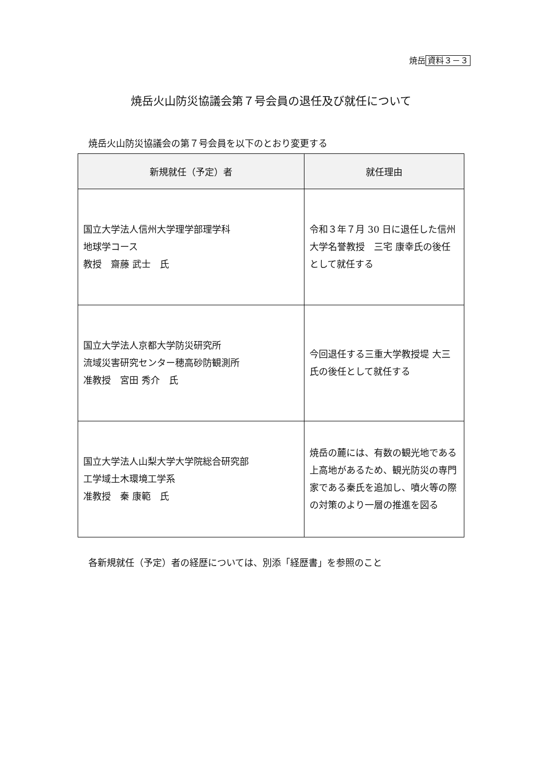焼岳 資料３－３
焼岳火山防災協議会第７号会員の退任及び就任について
焼岳火山防災協議会の第７号会員を以下のとおり変更する
| 新規就任（予定）者 | 就任理由 |
| --- | --- |
| 国立大学法人信州大学理学部理学科 地球学コース 教授 齋藤 武士 氏 | 令和３年７月 30 日に退任した信州大学名誉教授 三宅 康幸氏の後任として就任する |
| 国立大学法人京都大学防災研究所 流域災害研究センター穂高砂防観測所 准教授 宮田 秀介 氏 | 今回退任する三重大学教授堤 大三氏の後任として就任する |
| 国立大学法人山梨大学大学院総合研究部 工学域土木環境工学系 准教授 秦 康範 氏 | 焼岳の麓には、有数の観光地である上高地があるため、観光防災の専門家である秦氏を追加し、噴火等の際の対策のより一層の推進を図る |
各新規就任（予定）者の経歴については、別添「経歴書」を参照のこと